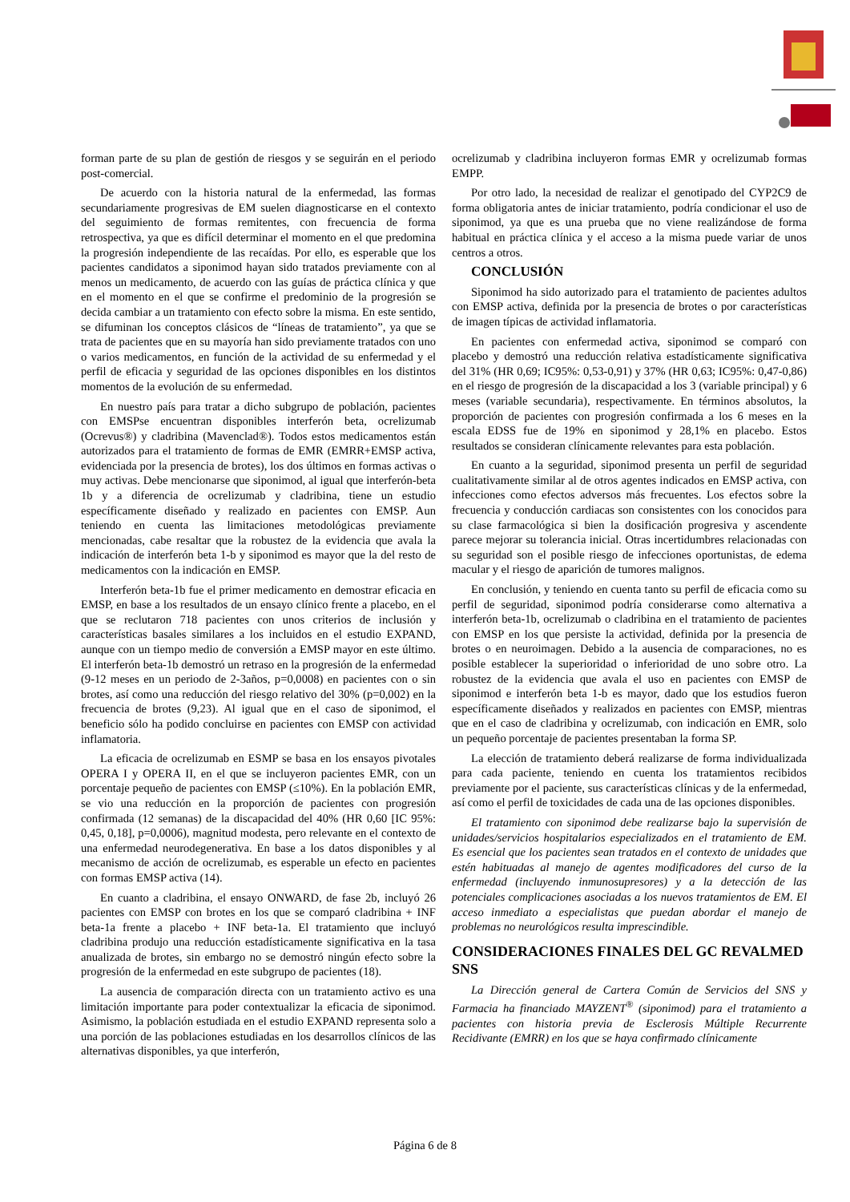forman parte de su plan de gestión de riesgos y se seguirán en el periodo post-comercial.
De acuerdo con la historia natural de la enfermedad, las formas secundariamente progresivas de EM suelen diagnosticarse en el contexto del seguimiento de formas remitentes, con frecuencia de forma retrospectiva, ya que es difícil determinar el momento en el que predomina la progresión independiente de las recaídas. Por ello, es esperable que los pacientes candidatos a siponimod hayan sido tratados previamente con al menos un medicamento, de acuerdo con las guías de práctica clínica y que en el momento en el que se confirme el predominio de la progresión se decida cambiar a un tratamiento con efecto sobre la misma. En este sentido, se difuminan los conceptos clásicos de “líneas de tratamiento”, ya que se trata de pacientes que en su mayoría han sido previamente tratados con uno o varios medicamentos, en función de la actividad de su enfermedad y el perfil de eficacia y seguridad de las opciones disponibles en los distintos momentos de la evolución de su enfermedad.
En nuestro país para tratar a dicho subgrupo de población, pacientes con EMSPse encuentran disponibles interferón beta, ocrelizumab (Ocrevus®) y cladribina (Mavenclad®). Todos estos medicamentos están autorizados para el tratamiento de formas de EMR (EMRR+EMSP activa, evidenciada por la presencia de brotes), los dos últimos en formas activas o muy activas. Debe mencionarse que siponimod, al igual que interferón-beta 1b y a diferencia de ocrelizumab y cladribina, tiene un estudio específicamente diseñado y realizado en pacientes con EMSP. Aun teniendo en cuenta las limitaciones metodológicas previamente mencionadas, cabe resaltar que la robustez de la evidencia que avala la indicación de interferón beta 1-b y siponimod es mayor que la del resto de medicamentos con la indicación en EMSP.
Interferón beta-1b fue el primer medicamento en demostrar eficacia en EMSP, en base a los resultados de un ensayo clínico frente a placebo, en el que se reclutaron 718 pacientes con unos criterios de inclusión y características basales similares a los incluidos en el estudio EXPAND, aunque con un tiempo medio de conversión a EMSP mayor en este último. El interferón beta-1b demostró un retraso en la progresión de la enfermedad (9-12 meses en un periodo de 2-3años, p=0,0008) en pacientes con o sin brotes, así como una reducción del riesgo relativo del 30% (p=0,002) en la frecuencia de brotes (9,23). Al igual que en el caso de siponimod, el beneficio sólo ha podido concluirse en pacientes con EMSP con actividad inflamatoria.
La eficacia de ocrelizumab en ESMP se basa en los ensayos pivotales OPERA I y OPERA II, en el que se incluyeron pacientes EMR, con un porcentaje pequeño de pacientes con EMSP (≤10%). En la población EMR, se vio una reducción en la proporción de pacientes con progresión confirmada (12 semanas) de la discapacidad del 40% (HR 0,60 [IC 95%: 0,45, 0,18], p=0,0006), magnitud modesta, pero relevante en el contexto de una enfermedad neurodegenerativa. En base a los datos disponibles y al mecanismo de acción de ocrelizumab, es esperable un efecto en pacientes con formas EMSP activa (14).
En cuanto a cladribina, el ensayo ONWARD, de fase 2b, incluyó 26 pacientes con EMSP con brotes en los que se comparó cladribina + INF beta-1a frente a placebo + INF beta-1a. El tratamiento que incluyó cladribina produjo una reducción estadísticamente significativa en la tasa anualizada de brotes, sin embargo no se demostró ningún efecto sobre la progresión de la enfermedad en este subgrupo de pacientes (18).
La ausencia de comparación directa con un tratamiento activo es una limitación importante para poder contextualizar la eficacia de siponimod. Asimismo, la población estudiada en el estudio EXPAND representa solo a una porción de las poblaciones estudiadas en los desarrollos clínicos de las alternativas disponibles, ya que interferón,
ocrelizumab y cladribina incluyeron formas EMR y ocrelizumab formas EMPP.
Por otro lado, la necesidad de realizar el genotipado del CYP2C9 de forma obligatoria antes de iniciar tratamiento, podría condicionar el uso de siponimod, ya que es una prueba que no viene realizándose de forma habitual en práctica clínica y el acceso a la misma puede variar de unos centros a otros.
CONCLUSIÓN
Siponimod ha sido autorizado para el tratamiento de pacientes adultos con EMSP activa, definida por la presencia de brotes o por características de imagen típicas de actividad inflamatoria.
En pacientes con enfermedad activa, siponimod se comparó con placebo y demostró una reducción relativa estadísticamente significativa del 31% (HR 0,69; IC95%: 0,53-0,91) y 37% (HR 0,63; IC95%: 0,47-0,86) en el riesgo de progresión de la discapacidad a los 3 (variable principal) y 6 meses (variable secundaria), respectivamente. En términos absolutos, la proporción de pacientes con progresión confirmada a los 6 meses en la escala EDSS fue de 19% en siponimod y 28,1% en placebo. Estos resultados se consideran clínicamente relevantes para esta población.
En cuanto a la seguridad, siponimod presenta un perfil de seguridad cualitativamente similar al de otros agentes indicados en EMSP activa, con infecciones como efectos adversos más frecuentes. Los efectos sobre la frecuencia y conducción cardiacas son consistentes con los conocidos para su clase farmacológica si bien la dosificación progresiva y ascendente parece mejorar su tolerancia inicial. Otras incertidumbres relacionadas con su seguridad son el posible riesgo de infecciones oportunistas, de edema macular y el riesgo de aparición de tumores malignos.
En conclusión, y teniendo en cuenta tanto su perfil de eficacia como su perfil de seguridad, siponimod podría considerarse como alternativa a interferón beta-1b, ocrelizumab o cladribina en el tratamiento de pacientes con EMSP en los que persiste la actividad, definida por la presencia de brotes o en neuroimagen. Debido a la ausencia de comparaciones, no es posible establecer la superioridad o inferioridad de uno sobre otro. La robustez de la evidencia que avala el uso en pacientes con EMSP de siponimod e interferón beta 1-b es mayor, dado que los estudios fueron específicamente diseñados y realizados en pacientes con EMSP, mientras que en el caso de cladribina y ocrelizumab, con indicación en EMR, solo un pequeño porcentaje de pacientes presentaban la forma SP.
La elección de tratamiento deberá realizarse de forma individualizada para cada paciente, teniendo en cuenta los tratamientos recibidos previamente por el paciente, sus características clínicas y de la enfermedad, así como el perfil de toxicidades de cada una de las opciones disponibles.
El tratamiento con siponimod debe realizarse bajo la supervisión de unidades/servicios hospitalarios especializados en el tratamiento de EM. Es esencial que los pacientes sean tratados en el contexto de unidades que estén habituadas al manejo de agentes modificadores del curso de la enfermedad (incluyendo inmunosupresores) y a la detección de las potenciales complicaciones asociadas a los nuevos tratamientos de EM. El acceso inmediato a especialistas que puedan abordar el manejo de problemas no neurológicos resulta imprescindible.
CONSIDERACIONES FINALES DEL GC REVALMED SNS
La Dirección general de Cartera Común de Servicios del SNS y Farmacia ha financiado MAYZENT<sup>®</sup> (siponimod) para el tratamiento a pacientes con historia previa de Esclerosis Múltiple Recurrente Recidivante (EMRR) en los que se haya confirmado clínicamente
Página 6 de 8